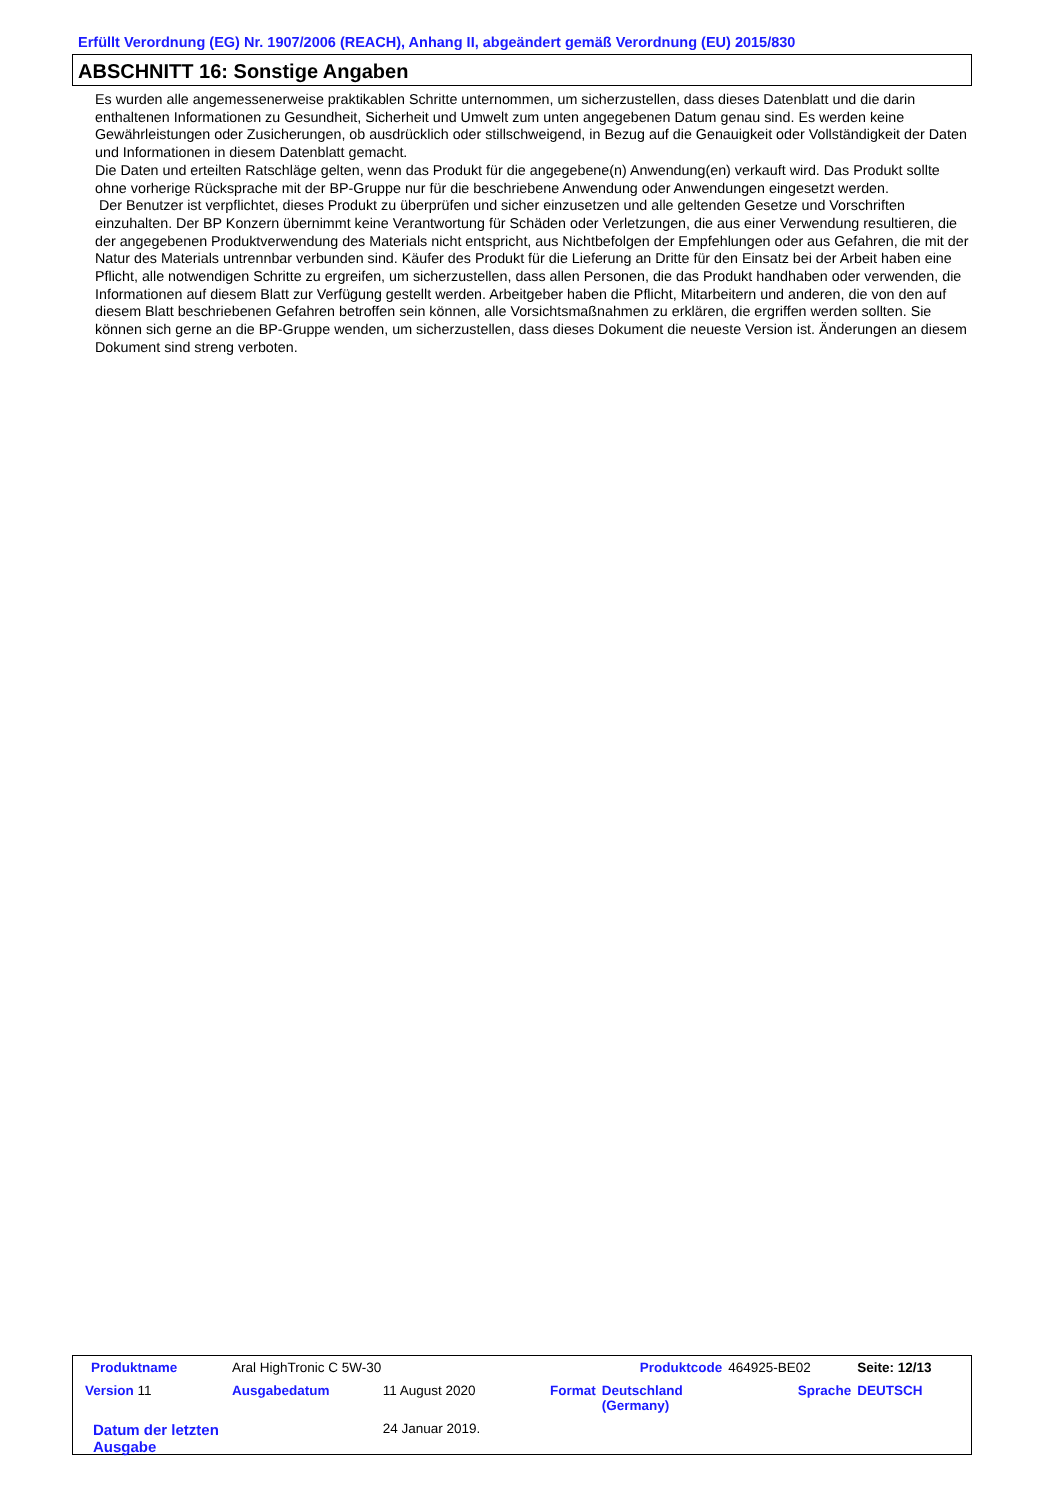Erfüllt Verordnung (EG) Nr. 1907/2006 (REACH), Anhang II, abgeändert gemäß Verordnung (EU) 2015/830
ABSCHNITT 16: Sonstige Angaben
Es wurden alle angemessenerweise praktikablen Schritte unternommen, um sicherzustellen, dass dieses Datenblatt und die darin enthaltenen Informationen zu Gesundheit, Sicherheit und Umwelt zum unten angegebenen Datum genau sind. Es werden keine Gewährleistungen oder Zusicherungen, ob ausdrücklich oder stillschweigend, in Bezug auf die Genauigkeit oder Vollständigkeit der Daten und Informationen in diesem Datenblatt gemacht.
Die Daten und erteilten Ratschläge gelten, wenn das Produkt für die angegebene(n) Anwendung(en) verkauft wird. Das Produkt sollte ohne vorherige Rücksprache mit der BP-Gruppe nur für die beschriebene Anwendung oder Anwendungen eingesetzt werden.
Der Benutzer ist verpflichtet, dieses Produkt zu überprüfen und sicher einzusetzen und alle geltenden Gesetze und Vorschriften einzuhalten. Der BP Konzern übernimmt keine Verantwortung für Schäden oder Verletzungen, die aus einer Verwendung resultieren, die der angegebenen Produktverwendung des Materials nicht entspricht, aus Nichtbefolgen der Empfehlungen oder aus Gefahren, die mit der Natur des Materials untrennbar verbunden sind. Käufer des Produkt für die Lieferung an Dritte für den Einsatz bei der Arbeit haben eine Pflicht, alle notwendigen Schritte zu ergreifen, um sicherzustellen, dass allen Personen, die das Produkt handhaben oder verwenden, die Informationen auf diesem Blatt zur Verfügung gestellt werden. Arbeitgeber haben die Pflicht, Mitarbeitern und anderen, die von den auf diesem Blatt beschriebenen Gefahren betroffen sein können, alle Vorsichtsmaßnahmen zu erklären, die ergriffen werden sollten. Sie können sich gerne an die BP-Gruppe wenden, um sicherzustellen, dass dieses Dokument die neueste Version ist. Änderungen an diesem Dokument sind streng verboten.
| Produktname | Aral HighTronic C 5W-30 | | Produktcode | | 464925-BE02 | Seite: 12/13 |
| Version 11 | Ausgabedatum | 11 August 2020 | Format | Deutschland (Germany) | Sprache | DEUTSCH |
| Datum der letzten Ausgabe | | 24 Januar 2019. | | | | |